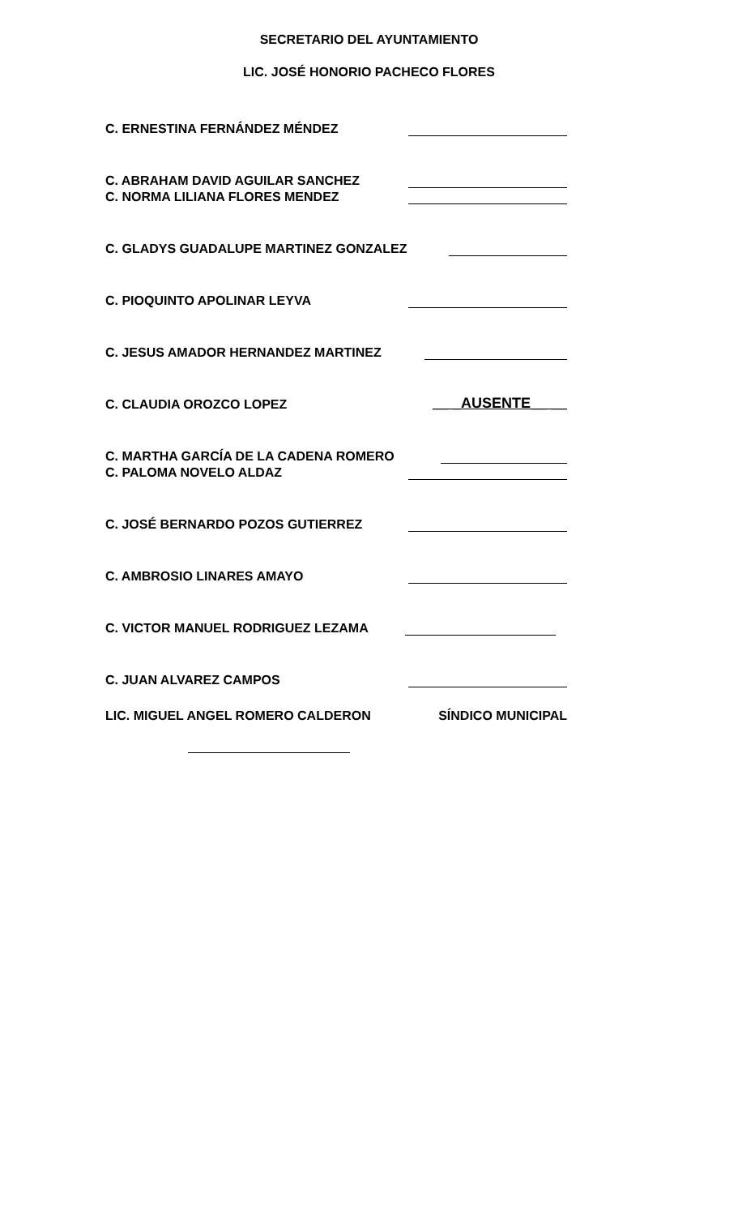SECRETARIO DEL AYUNTAMIENTO
LIC. JOSÉ HONORIO PACHECO FLORES
C. ERNESTINA FERNÁNDEZ MÉNDEZ
C. ABRAHAM DAVID AGUILAR SANCHEZ
C. NORMA LILIANA FLORES MENDEZ
C. GLADYS GUADALUPE MARTINEZ GONZALEZ
C. PIOQUINTO APOLINAR LEYVA
C. JESUS AMADOR HERNANDEZ MARTINEZ
C. CLAUDIA OROZCO LOPEZ __ _AUSENTE__ __
C. MARTHA GARCÍA DE LA CADENA ROMERO
C. PALOMA NOVELO ALDAZ
C. JOSÉ BERNARDO POZOS GUTIERREZ
C. AMBROSIO LINARES AMAYO
C. VICTOR MANUEL RODRIGUEZ LEZAMA
C. JUAN ALVAREZ CAMPOS
LIC. MIGUEL ANGEL ROMERO CALDERON SÍNDICO MUNICIPAL